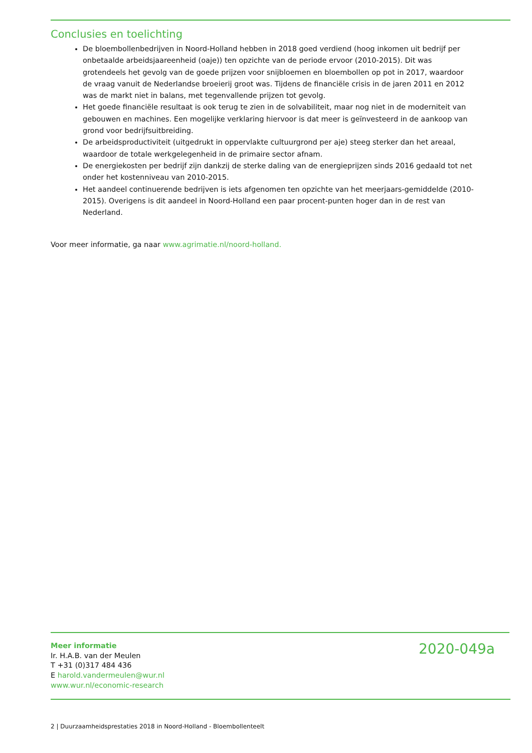Conclusies en toelichting
De bloembollenbedrijven in Noord-Holland hebben in 2018 goed verdiend (hoog inkomen uit bedrijf per onbetaalde arbeidsjaareenheid (oaje)) ten opzichte van de periode ervoor (2010-2015). Dit was grotendeels het gevolg van de goede prijzen voor snijbloemen en bloembollen op pot in 2017, waardoor de vraag vanuit de Nederlandse broeierij groot was. Tijdens de financiële crisis in de jaren 2011 en 2012 was de markt niet in balans, met tegenvallende prijzen tot gevolg.
Het goede financiële resultaat is ook terug te zien in de solvabiliteit, maar nog niet in de moderniteit van gebouwen en machines. Een mogelijke verklaring hiervoor is dat meer is geïnvesteerd in de aankoop van grond voor bedrijfsuitbreiding.
De arbeidsproductiviteit (uitgedrukt in oppervlakte cultuurgrond per aje) steeg sterker dan het areaal, waardoor de totale werkgelegenheid in de primaire sector afnam.
De energiekosten per bedrijf zijn dankzij de sterke daling van de energieprijzen sinds 2016 gedaald tot net onder het kostenniveau van 2010-2015.
Het aandeel continuerende bedrijven is iets afgenomen ten opzichte van het meerjaars-gemiddelde (2010-2015). Overigens is dit aandeel in Noord-Holland een paar procent-punten hoger dan in de rest van Nederland.
Voor meer informatie, ga naar www.agrimatie.nl/noord-holland.
Meer informatie
Ir. H.A.B. van der Meulen
T +31 (0)317 484 436
E harold.vandermeulen@wur.nl
www.wur.nl/economic-research
2020-049a
2 | Duurzaamheidsprestaties 2018 in Noord-Holland - Bloembollenteelt